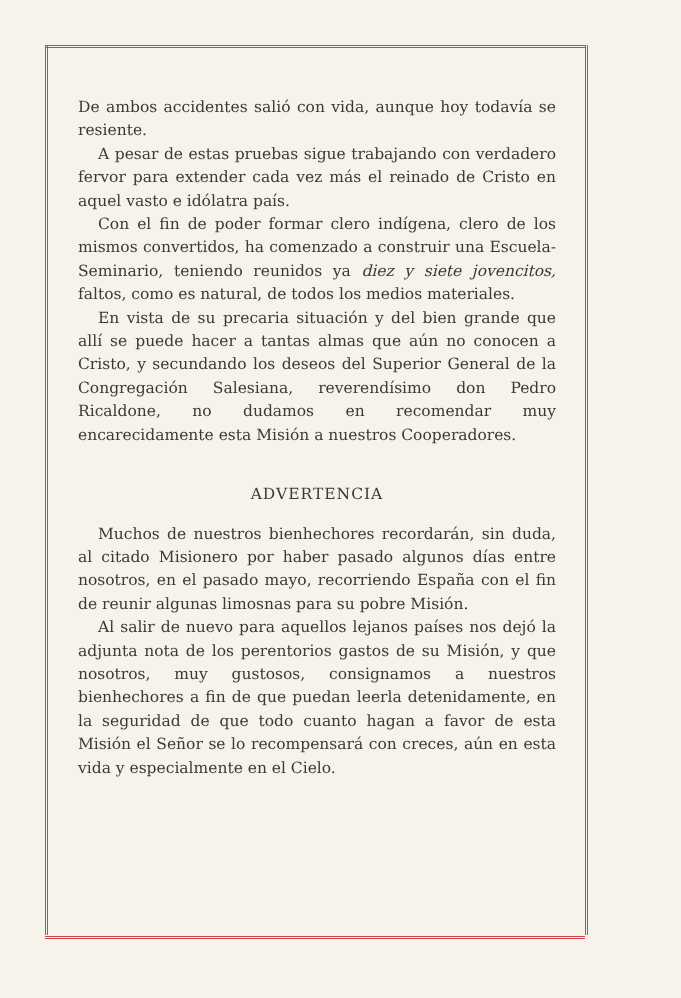De ambos accidentes salió con vida, aunque hoy todavía se resiente.
A pesar de estas pruebas sigue trabajando con verdadero fervor para extender cada vez más el reinado de Cristo en aquel vasto e idólatra país.
Con el fin de poder formar clero indígena, clero de los mismos convertidos, ha comenzado a construir una Escuela-Seminario, teniendo reunidos ya diez y siete jovencitos, faltos, como es natural, de todos los medios materiales.
En vista de su precaria situación y del bien grande que allí se puede hacer a tantas almas que aún no conocen a Cristo, y secundando los deseos del Superior General de la Congregación Salesiana, reverendísimo don Pedro Ricaldone, no dudamos en recomendar muy encarecidamente esta Misión a nuestros Cooperadores.
ADVERTENCIA
Muchos de nuestros bienhechores recordarán, sin duda, al citado Misionero por haber pasado algunos días entre nosotros, en el pasado mayo, recorriendo España con el fin de reunir algunas limosnas para su pobre Misión.
Al salir de nuevo para aquellos lejanos países nos dejó la adjunta nota de los perentorios gastos de su Misión, y que nosotros, muy gustosos, consignamos a nuestros bienhechores a fin de que puedan leerla detenidamente, en la seguridad de que todo cuanto hagan a favor de esta Misión el Señor se lo recompensará con creces, aún en esta vida y especialmente en el Cielo.